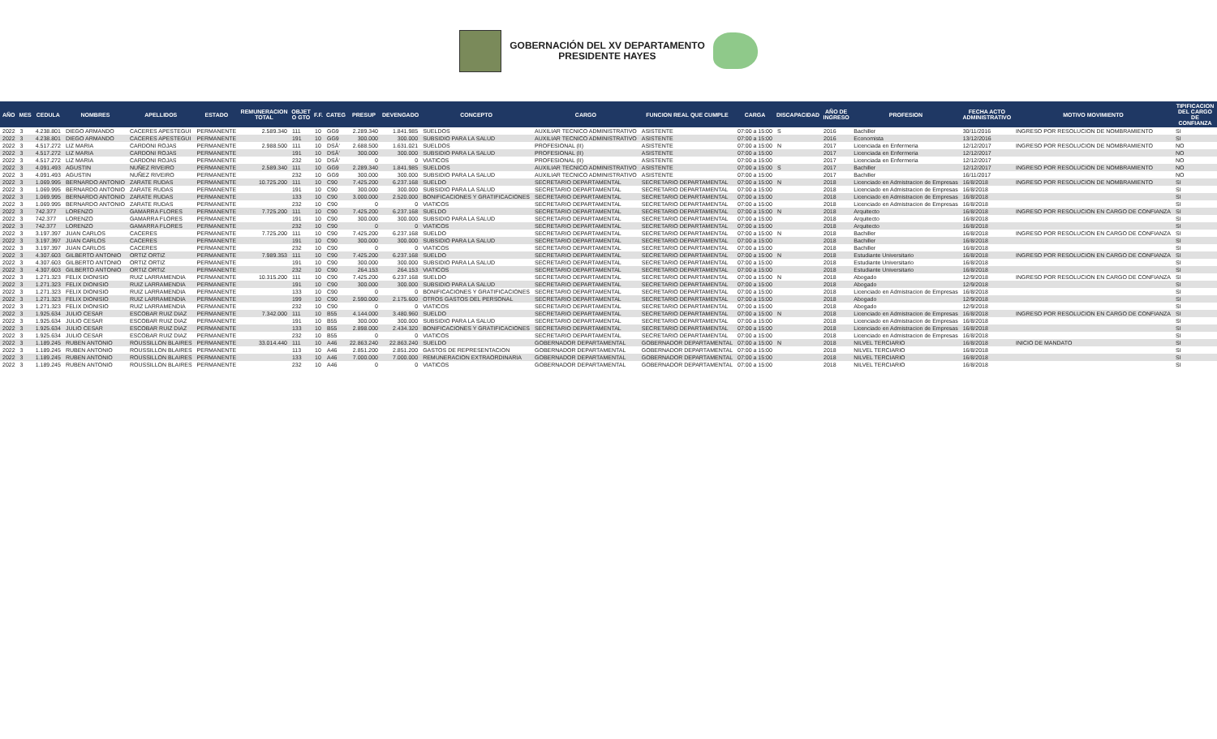GOBERNACIÓN DEL XV DEPARTAMENTO
PRESIDENTE HAYES
| AÑO | MES | CEDULA | NOMBRES | APELLIDOS | ESTADO | REMUNERACION TOTAL | OBJET O GTO | F.F. | CATEG | PRESUP | DEVENGADO | CONCEPTO | CARGO | FUNCION REAL QUE CUMPLE | CARGA | DISCAPACIDAD | AÑO DE INGRESO | PROFESION | FECHA ACTO ADMINISTRATIVO | MOTIVO MOVIMIENTO | TIPIFICACION DEL CARGO DE CONFIANZA |
| --- | --- | --- | --- | --- | --- | --- | --- | --- | --- | --- | --- | --- | --- | --- | --- | --- | --- | --- | --- | --- | --- |
| 2022 | 3 | 4.238.801 | DIEGO ARMANDO | CACERES APESTEGUI | PERMANENTE | 2.589.340 | 111 | 10 | GG9 | 2.289.340 | 1.841.985 | SUELDOS | AUXILIAR TECNICO ADMINISTRATIVO | ASISTENTE | 07:00 a 15:00 | S | 2016 | Bachiller | 30/11/2016 | INGRESO POR RESOLUCION DE NOMBRAMIENTO | SI |
| 2022 | 3 | 4.238.801 | DIEGO ARMANDO | CACERES APESTEGUI | PERMANENTE | | 191 | 10 | GG9 | 300.000 | 300.000 | SUBSIDIO PARA LA SALUD | AUXILIAR TECNICO ADMINISTRATIVO | ASISTENTE | 07:00 a 15:00 | | 2016 | Economista | 13/12/2016 | | SI |
| 2022 | 3 | 4.517.272 | LIZ MARIA | CARDONI ROJAS | PERMANENTE | 2.988.500 | 111 | 10 | DSÂ' | 2.688.500 | 1.631.021 | SUELDOS | PROFESIONAL (II) | ASISTENTE | 07:00 a 15:00 | N | 2017 | Licenciada en Enfermeria | 12/12/2017 | INGRESO POR RESOLUCION DE NOMBRAMIENTO | NO |
| 2022 | 3 | 4.517.272 | LIZ MARIA | CARDONI ROJAS | PERMANENTE | | 191 | 10 | DSÂ' | 300.000 | 300.000 | SUBSIDIO PARA LA SALUD | PROFESIONAL (II) | ASISTENTE | 07:00 a 15:00 | | 2017 | Licenciada en Enfermeria | 12/12/2017 | | NO |
| 2022 | 3 | 4.517.272 | LIZ MARIA | CARDONI ROJAS | PERMANENTE | | 232 | 10 | DSÂ' | 0 | 0 | VIATICOS | PROFESIONAL (II) | ASISTENTE | 07:00 a 15:00 | | 2017 | Licenciada en Enfermeria | 12/12/2017 | | NO |
| 2022 | 3 | 4.091.493 | AGUSTIN | NUÑEZ RIVEIRO | PERMANENTE | 2.589.340 | 111 | 10 | GG9 | 2.289.340 | 1.841.985 | SUELDOS | AUXILIAR TECNICO ADMINISTRATIVO | ASISTENTE | 07:00 a 15:00 | S | 2017 | Bachiller | 12/12/2017 | INGRESO POR RESOLUCION DE NOMBRAMIENTO | NO |
| 2022 | 3 | 4.091.493 | AGUSTIN | NUÑEZ RIVEIRO | PERMANENTE | | 232 | 10 | GG9 | 300.000 | 300.000 | SUBSIDIO PARA LA SALUD | AUXILIAR TECNICO ADMINISTRATIVO | ASISTENTE | 07:00 a 15:00 | | 2017 | Bachiller | 16/11/2017 | | NO |
| 2022 | 3 | 1.069.995 | BERNARDO ANTONIO | ZARATE RUDAS | PERMANENTE | 10.725.200 | 111 | 10 | C90 | 7.425.200 | 6.237.168 | SUELDO | SECRETARIO DEPARTAMENTAL | SECRETARIO DEPARTAMENTAL | 07:00 a 15:00 | N | 2018 | Licenciado en Admistracion de Empresas | 16/8/2018 | INGRESO POR RESOLUCION DE NOMBRAMIENTO | SI |
| 2022 | 3 | 1.069.995 | BERNARDO ANTONIO | ZARATE RUDAS | PERMANENTE | | 191 | 10 | C90 | 300.000 | 300.000 | SUBSIDIO PARA LA SALUD | SECRETARIO DEPARTAMENTAL | SECRETARIO DEPARTAMENTAL | 07:00 a 15:00 | | 2018 | Licenciado en Admistracion de Empresas | 16/8/2018 | | SI |
| 2022 | 3 | 1.069.995 | BERNARDO ANTONIO | ZARATE RUDAS | PERMANENTE | | 133 | 10 | C90 | 3.000.000 | 2.520.000 | BONIFICACIONES Y GRATIFICACIONES | SECRETARIO DEPARTAMENTAL | SECRETARIO DEPARTAMENTAL | 07:00 a 15:00 | | 2018 | Licenciado en Admistracion de Empresas | 16/8/2018 | | SI |
| 2022 | 3 | 1.069.995 | BERNARDO ANTONIO | ZARATE RUDAS | PERMANENTE | | 232 | 10 | C90 | 0 | 0 | VIATICOS | SECRETARIO DEPARTAMENTAL | SECRETARIO DEPARTAMENTAL | 07:00 a 15:00 | | 2018 | Licenciado en Admistracion de Empresas | 16/8/2018 | | SI |
| 2022 | 3 | 742.377 | LORENZO | GAMARRA FLORES | PERMANENTE | 7.725.200 | 111 | 10 | C90 | 7.425.200 | 6.237.168 | SUELDO | SECRETARIO DEPARTAMENTAL | SECRETARIO DEPARTAMENTAL | 07:00 a 15:00 | N | 2018 | Arquitecto | 16/8/2018 | INGRESO POR RESOLUCION EN CARGO DE CONFIANZA | SI |
| 2022 | 3 | 742.377 | LORENZO | GAMARRA FLORES | PERMANENTE | | 191 | 10 | C90 | 300.000 | 300.000 | SUBSIDIO PARA LA SALUD | SECRETARIO DEPARTAMENTAL | SECRETARIO DEPARTAMENTAL | 07:00 a 15:00 | | 2018 | Arquitecto | 16/8/2018 | | SI |
| 2022 | 3 | 742.377 | LORENZO | GAMARRA FLORES | PERMANENTE | | 232 | 10 | C90 | 0 | 0 | VIATICOS | SECRETARIO DEPARTAMENTAL | SECRETARIO DEPARTAMENTAL | 07:00 a 15:00 | | 2018 | Arquitecto | 16/8/2018 | | SI |
| 2022 | 3 | 3.197.397 | JUAN CARLOS | CACERES | PERMANENTE | 7.725.200 | 111 | 10 | C90 | 7.425.200 | 6.237.168 | SUELDO | SECRETARIO DEPARTAMENTAL | SECRETARIO DEPARTAMENTAL | 07:00 a 15:00 | N | 2018 | Bachiller | 16/8/2018 | INGRESO POR RESOLUCION EN CARGO DE CONFIANZA | SI |
| 2022 | 3 | 3.197.397 | JUAN CARLOS | CACERES | PERMANENTE | | 191 | 10 | C90 | 300.000 | 300.000 | SUBSIDIO PARA LA SALUD | SECRETARIO DEPARTAMENTAL | SECRETARIO DEPARTAMENTAL | 07:00 a 15:00 | | 2018 | Bachiller | 16/8/2018 | | SI |
| 2022 | 3 | 3.197.397 | JUAN CARLOS | CACERES | PERMANENTE | | 232 | 10 | C90 | 0 | 0 | VIATICOS | SECRETARIO DEPARTAMENTAL | SECRETARIO DEPARTAMENTAL | 07:00 a 15:00 | | 2018 | Bachiller | 16/8/2018 | | SI |
| 2022 | 3 | 4.307.603 | GILBERTO ANTONIO | ORTIZ ORTIZ | PERMANENTE | 7.989.353 | 111 | 10 | C90 | 7.425.200 | 6.237.168 | SUELDO | SECRETARIO DEPARTAMENTAL | SECRETARIO DEPARTAMENTAL | 07:00 a 15:00 | N | 2018 | Estudiante Universitario | 16/8/2018 | INGRESO POR RESOLUCION EN CARGO DE CONFIANZA | SI |
| 2022 | 3 | 4.307.603 | GILBERTO ANTONIO | ORTIZ ORTIZ | PERMANENTE | | 191 | 10 | C90 | 300.000 | 300.000 | SUBSIDIO PARA LA SALUD | SECRETARIO DEPARTAMENTAL | SECRETARIO DEPARTAMENTAL | 07:00 a 15:00 | | 2018 | Estudiante Universitario | 16/8/2018 | | SI |
| 2022 | 3 | 4.307.603 | GILBERTO ANTONIO | ORTIZ ORTIZ | PERMANENTE | | 232 | 10 | C90 | 264.153 | 264.153 | VIATICOS | SECRETARIO DEPARTAMENTAL | SECRETARIO DEPARTAMENTAL | 07:00 a 15:00 | | 2018 | Estudiante Universitario | 16/8/2018 | | SI |
| 2022 | 3 | 1.271.323 | FELIX DIONISIO | RUIZ LARRAMENDIA | PERMANENTE | 10.315.200 | 111 | 10 | C90 | 7.425.200 | 6.237.168 | SUELDO | SECRETARIO DEPARTAMENTAL | SECRETARIO DEPARTAMENTAL | 07:00 a 15:00 | N | 2018 | Abogado | 12/9/2018 | INGRESO POR RESOLUCION EN CARGO DE CONFIANZA | SI |
| 2022 | 3 | 1.271.323 | FELIX DIONISIO | RUIZ LARRAMENDIA | PERMANENTE | | 191 | 10 | C90 | 300.000 | 300.000 | SUBSIDIO PARA LA SALUD | SECRETARIO DEPARTAMENTAL | SECRETARIO DEPARTAMENTAL | 07:00 a 15:00 | | 2018 | Abogado | 12/9/2018 | | SI |
| 2022 | 3 | 1.271.323 | FELIX DIONISIO | RUIZ LARRAMENDIA | PERMANENTE | | 133 | 10 | C90 | 0 | 0 | BONIFICACIONES Y GRATIFICACIONES | SECRETARIO DEPARTAMENTAL | SECRETARIO DEPARTAMENTAL | 07:00 a 15:00 | | 2018 | Licenciado en Admistracion de Empresas | 16/8/2018 | | SI |
| 2022 | 3 | 1.271.323 | FELIX DIONISIO | RUIZ LARRAMENDIA | PERMANENTE | | 199 | 10 | C90 | 2.590.000 | 2.175.600 | OTROS GASTOS DEL PERSONAL | SECRETARIO DEPARTAMENTAL | SECRETARIO DEPARTAMENTAL | 07:00 a 15:00 | | 2018 | Abogado | 12/9/2018 | | SI |
| 2022 | 3 | 1.271.323 | FELIX DIONISIO | RUIZ LARRAMENDIA | PERMANENTE | | 232 | 10 | C90 | 0 | 0 | VIATICOS | SECRETARIO DEPARTAMENTAL | SECRETARIO DEPARTAMENTAL | 07:00 a 15:00 | | 2018 | Abogado | 12/9/2018 | | SI |
| 2022 | 3 | 1.925.634 | JULIO CESAR | ESCOBAR RUIZ DIAZ | PERMANENTE | 7.342.000 | 111 | 10 | B55 | 4.144.000 | 3.480.960 | SUELDO | SECRETARIO DEPARTAMENTAL | SECRETARIO DEPARTAMENTAL | 07:00 a 15:00 | N | 2018 | Licenciado en Admistracion de Empresas | 16/8/2018 | INGRESO POR RESOLUCION EN CARGO DE CONFIANZA | SI |
| 2022 | 3 | 1.925.634 | JULIO CESAR | ESCOBAR RUIZ DIAZ | PERMANENTE | | 191 | 10 | B55 | 300.000 | 300.000 | SUBSIDIO PARA LA SALUD | SECRETARIO DEPARTAMENTAL | SECRETARIO DEPARTAMENTAL | 07:00 a 15:00 | | 2018 | Licenciado en Admistracion de Empresas | 16/8/2018 | | SI |
| 2022 | 3 | 1.925.634 | JULIO CESAR | ESCOBAR RUIZ DIAZ | PERMANENTE | | 133 | 10 | B55 | 2.898.000 | 2.434.320 | BONIFICACIONES Y GRATIFICACIONES | SECRETARIO DEPARTAMENTAL | SECRETARIO DEPARTAMENTAL | 07:00 a 15:00 | | 2018 | Licenciado en Admistracion de Empresas | 16/8/2018 | | SI |
| 2022 | 3 | 1.925.634 | JULIO CESAR | ESCOBAR RUIZ DIAZ | PERMANENTE | | 232 | 10 | B55 | 0 | 0 | VIATICOS | SECRETARIO DEPARTAMENTAL | SECRETARIO DEPARTAMENTAL | 07:00 a 15:00 | | 2018 | Licenciado en Admistracion de Empresas | 16/8/2018 | | SI |
| 2022 | 3 | 1.189.245 | RUBEN ANTONIO | ROUSSILLON BLAIRES | PERMANENTE | 33.014.440 | 111 | 10 | A46 | 22.863.240 | 22.863.240 | SUELDO | GOBERNADOR DEPARTAMENTAL | GOBERNADOR DEPARTAMENTAL | 07:00 a 15:00 | N | 2018 | NILVEL TERCIARIO | 16/8/2018 | INICIO DE MANDATO | SI |
| 2022 | 3 | 1.189.245 | RUBEN ANTONIO | ROUSSILLON BLAIRES | PERMANENTE | | 113 | 10 | A46 | 2.851.200 | 2.851.200 | GASTOS DE REPRESENTACION | GOBERNADOR DEPARTAMENTAL | GOBERNADOR DEPARTAMENTAL | 07:00 a 15:00 | | 2018 | NILVEL TERCIARIO | 16/8/2018 | | SI |
| 2022 | 3 | 1.189.245 | RUBEN ANTONIO | ROUSSILLON BLAIRES | PERMANENTE | | 133 | 10 | A46 | 7.000.000 | 7.000.000 | REMUNERACION EXTRAORDINARIA | GOBERNADOR DEPARTAMENTAL | GOBERNADOR DEPARTAMENTAL | 07:00 a 15:00 | | 2018 | NILVEL TERCIARIO | 16/8/2018 | | SI |
| 2022 | 3 | 1.189.245 | RUBEN ANTONIO | ROUSSILLON BLAIRES | PERMANENTE | | 232 | 10 | A46 | 0 | 0 | VIATICOS | GOBERNADOR DEPARTAMENTAL | GOBERNADOR DEPARTAMENTAL | 07:00 a 15:00 | | 2018 | NILVEL TERCIARIO | 16/8/2018 | | SI |